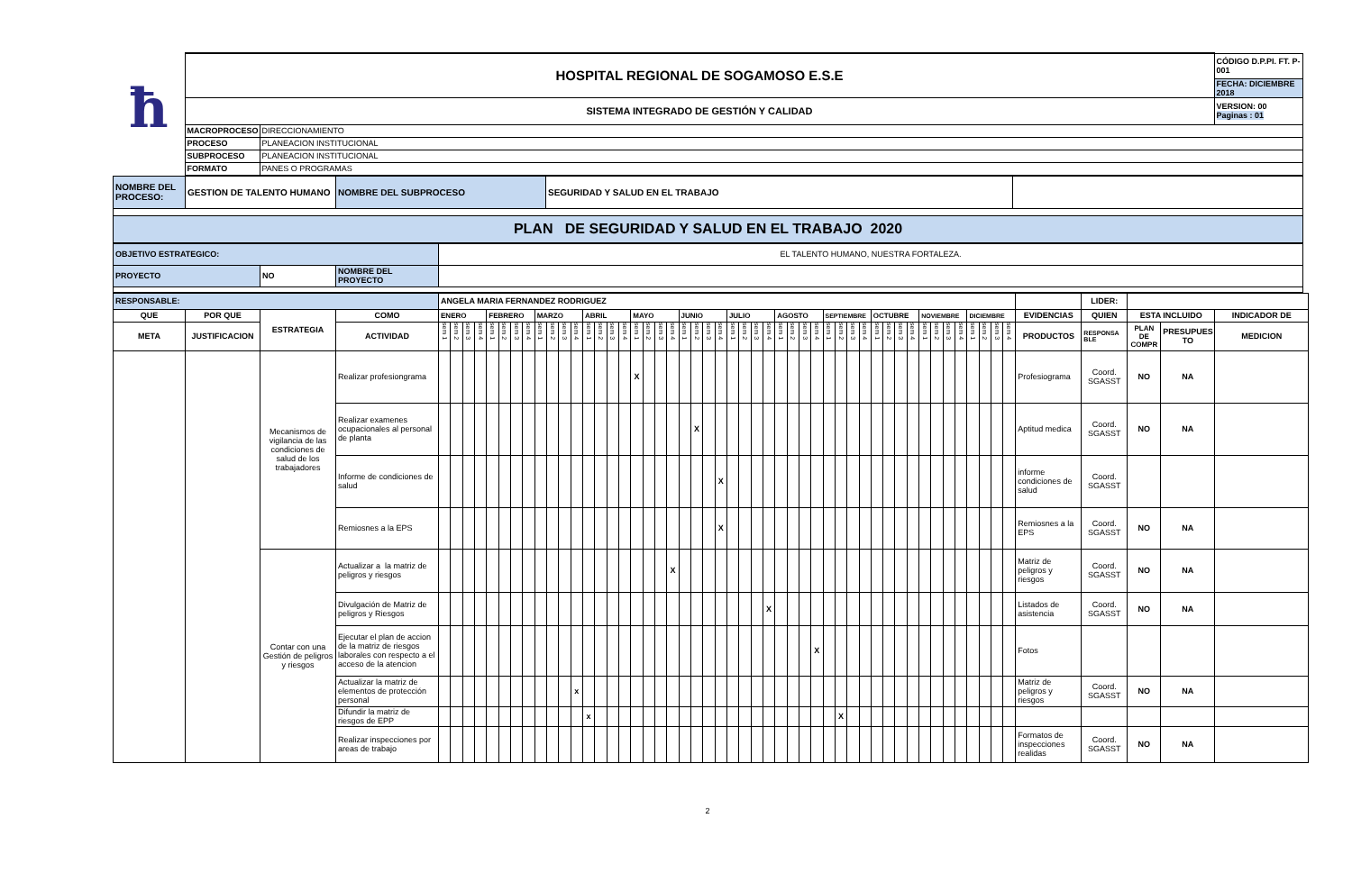| ħ | HOSPITAL REGIONAL DE SOGAMOSO E.S.E | | CÓDIGO D.P.PI. FT. P-001 |
| | | | FECHA: DICIEMBRE 2018 |
| | SISTEMA INTEGRADO DE GESTIÓN Y CALIDAD | | VERSION: 00 Paginas : 01 |
| | MACROPROCESO | DIRECCIONAMIENTO | |
| | PROCESO | PLANEACION INSTITUCIONAL | |
| | SUBPROCESO | PLANEACION INSTITUCIONAL | |
| | FORMATO | PANES O PROGRAMAS | |
| NOMBRE DEL PROCESO: | GESTION DE TALENTO HUMANO | NOMBRE DEL SUBPROCESO | SEGURIDAD Y SALUD EN EL TRABAJO | |
| PLAN DE SEGURIDAD Y SALUD EN EL TRABAJO 2020 | | | | |
| OBJETIVO ESTRATEGICO: | | | EL TALENTO HUMANO, NUESTRA FORTALEZA. |
| PROYECTO | NO | NOMBRE DEL PROYECTO | |
| RESPONSABLE: | | | | ANGELA MARIA FERNANDEZ RODRIGUEZ | | | | | | | | | | | | | | | | | | | | | | | | | | | | | | | | | | | | | | | | | | | | | | | | | LIDER: | | | |
| QUE | POR QUE | ESTRATEGIA | COMO | ENERO | | | | FEBRERO | | | | MARZO | | | | ABRIL | | | | MAYO | | | | JUNIO | | | | JULIO | | | | AGOSTO | | | | SEPTIEMBRE | | | | OCTUBRE | | | | NOVIEMBRE | | | | DICIEMBRE | | | | EVIDENCIAS | QUIEN | ESTA INCLUIDO | | INDICADOR DE |
| META | JUSTIFICACION | | ACTIVIDAD | sem 1 | sem 2 | sem 3 | sem 4 | sem 1 | sem 2 | sem 3 | sem 4 | sem 1 | sem 2 | sem 3 | sem 4 | sem 1 | sem 2 | sem 3 | sem 4 | sem 1 | sem 2 | sem 3 | sem 4 | sem 1 | sem 2 | sem 3 | sem 4 | sem 1 | sem 2 | sem 3 | sem 4 | sem 1 | sem 2 | sem 3 | sem 4 | sem 1 | sem 2 | sem 3 | sem 4 | sem 1 | sem 2 | sem 3 | sem 4 | sem 1 | sem 2 | sem 3 | sem 4 | sem 1 | sem 2 | sem 3 | sem 4 | PRODUCTOS | RESPONSA BLE | PLAN DE COMPR | PRESUPUES TO | MEDICION |
| | | Mecanismos de vigilancia de las condiciones de salud de los trabajadores | Realizar profesiongrama | | | | | | | | | | | | | | | | | X | | | | | | | | | | | | | | | | | | | | | | | | | | | | | | | | Profesiograma | Coord. SGASST | NO | NA | |
| | | | Realizar examenes ocupacionales al personal de planta | | | | | | | | | | | | | | | | | | | | | | X | | | | | | | | | | | | | | | | | | | | | | | | | | | Aptitud medica | Coord. SGASST | NO | NA | |
| | | | Informe de condiciones de salud | | | | | | | | | | | | | | | | | | | | | | | | X | | | | | | | | | | | | | | | | | | | | | | | | | informe condiciones de salud | Coord. SGASST | | | |
| | | | Remiosnes a la EPS | | | | | | | | | | | | | | | | | | | | | | | | X | | | | | | | | | | | | | | | | | | | | | | | | | Remiosnes a la EPS | Coord. SGASST | NO | NA | |
| | | Contar con una Gestión de peligros y riesgos | Actualizar a la matriz de peligros y riesgos | | | | | | | | | | | | | | | | | | | | X | | | | | | | | | | | | | | | | | | | | | | | | | | | | | Matriz de peligros y riesgos | Coord. SGASST | NO | NA | |
| | | | Divulgación de Matriz de peligros y Riesgos | | | | | | | | | | | | | | | | | | | | | | | | | | | | X | | | | | | | | | | | | | | | | | | | | | Listados de asistencia | Coord. SGASST | NO | NA | |
| | | | Ejecutar el plan de accion de la matriz de riesgos laborales con respecto a el acceso de la atencion | | | | | | | | | | | | | | | | | | | | | | | | | | | | | | | | X | | | | | | | | | | | | | | | | | Fotos | | | | |
| | | | Actualizar la matriz de elementos de protección personal | | | | | | | | | | | | x | | | | | | | | | | | | | | | | | | | | | | | | | | | | | | | | | | | | | Matriz de peligros y riesgos | Coord. SGASST | NO | NA | |
| | | | Difundir la matriz de riesgos de EPP | | | | | | | | | | | | | x | | | | | | | | | | | | | | | | | | | | | X | | | | | | | | | | | | | | | | | | | |
| | | | Realizar inspecciones por areas de trabajo | | | | | | | | | | | | | | | | | | | | | | | | | | | | | | | | | | | | | | | | | | | | | | | | | Formatos de inspecciones realidas | Coord. SGASST | NO | NA | |
2